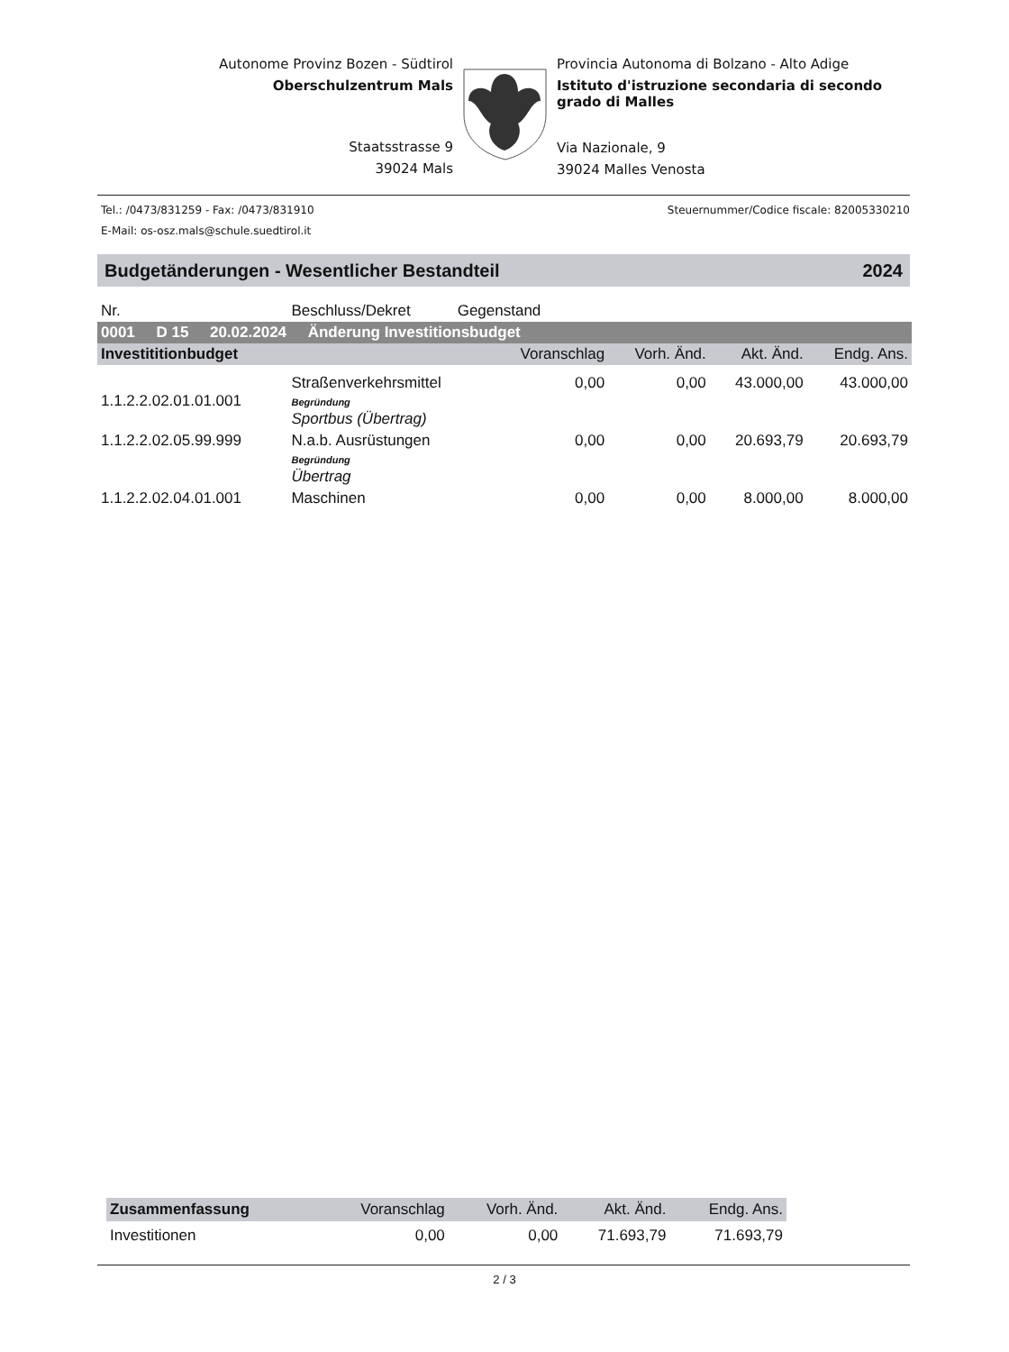Autonome Provinz Bozen - Südtirol
Oberschulzentrum Mals
Staatsstrasse 9
39024 Mals
Provincia Autonoma di Bolzano - Alto Adige
Istituto d'istruzione secondaria di secondo grado di Malles
Via Nazionale, 9
39024 Malles Venosta
Tel.: /0473/831259 - Fax: /0473/831910 Steuernummer/Codice fiscale: 82005330210
E-Mail: os-osz.mals@schule.suedtirol.it
Budgetänderungen - Wesentlicher Bestandteil 2024
| Nr. | Beschluss/Dekret Gegenstand | | | | |
| 0001 D 15 20.02.2024 Änderung Investitionsbudget | | | | | |
| Investititionbudget | | Voranschlag | Vorh. Änd. | Akt. Änd. | Endg. Ans. |
| 1.1.2.2.02.01.01.001 | Straßenverkehrsmittel Begründung Sportbus (Übertrag) | 0,00 | 0,00 | 43.000,00 | 43.000,00 |
| 1.1.2.2.02.05.99.999 | N.a.b. Ausrüstungen Begründung Übertrag | 0,00 | 0,00 | 20.693,79 | 20.693,79 |
| 1.1.2.2.02.04.01.001 | Maschinen | 0,00 | 0,00 | 8.000,00 | 8.000,00 |
| Zusammenfassung | Voranschlag | Vorh. Änd. | Akt. Änd. | Endg. Ans. |
| --- | --- | --- | --- | --- |
| Investitionen | 0,00 | 0,00 | 71.693,79 | 71.693,79 |
2 / 3